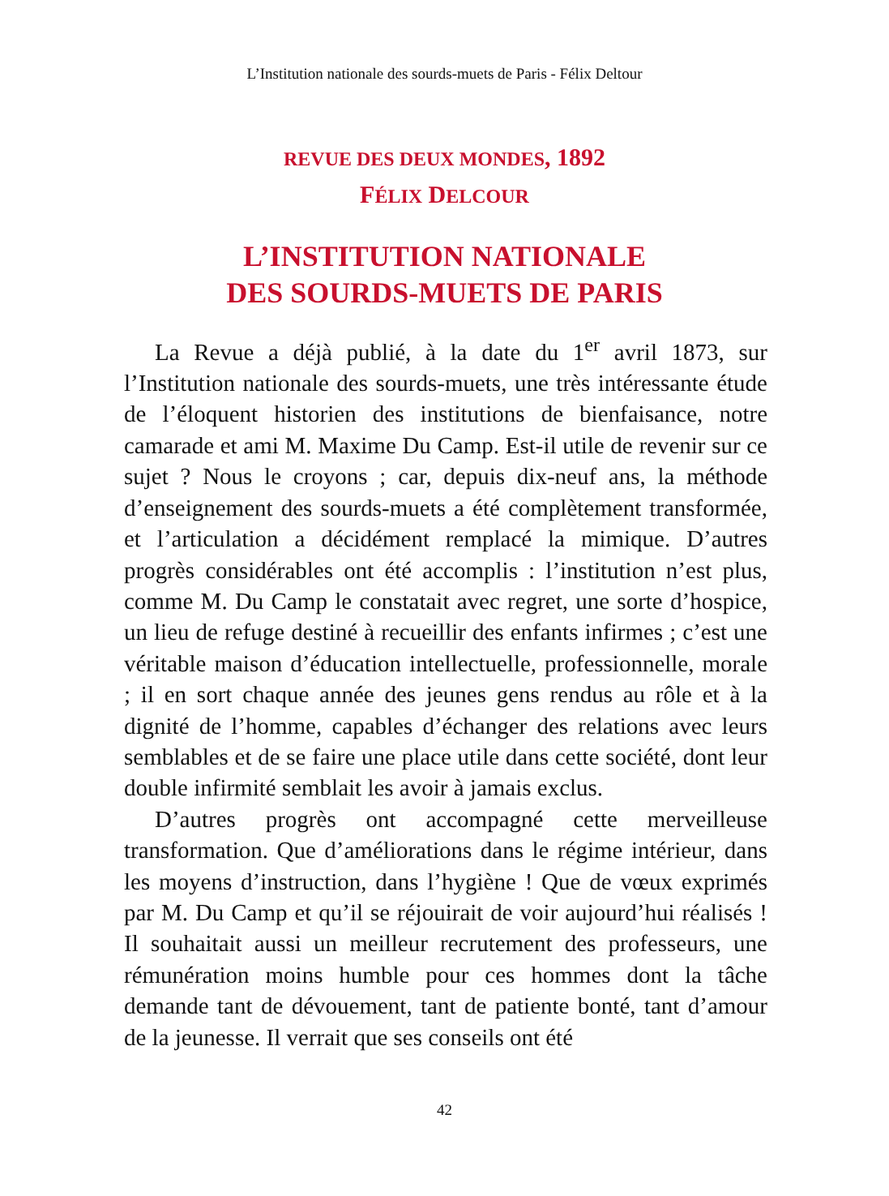L’Institution nationale des sourds-muets de Paris - Félix Deltour
REVUE DES DEUX MONDES, 1892
FÉLIX DELCOUR
L’INSTITUTION NATIONALE
DES SOURDS-MUETS DE PARIS
La Revue a déjà publié, à la date du 1<sup>er</sup> avril 1873, sur l’Institution nationale des sourds-muets, une très intéressante étude de l’éloquent historien des institutions de bienfaisance, notre camarade et ami M. Maxime Du Camp. Est-il utile de revenir sur ce sujet ? Nous le croyons ; car, depuis dix-neuf ans, la méthode d’enseignement des sourds-muets a été complètement transformée, et l’articulation a décidément remplacé la mimique. D’autres progrès considérables ont été accomplis : l’institution n’est plus, comme M. Du Camp le constatait avec regret, une sorte d’hospice, un lieu de refuge destiné à recueillir des enfants infirmes ; c’est une véritable maison d’éducation intellectuelle, professionnelle, morale ; il en sort chaque année des jeunes gens rendus au rôle et à la dignité de l’homme, capables d’échanger des relations avec leurs semblables et de se faire une place utile dans cette société, dont leur double infirmité semblait les avoir à jamais exclus.
D’autres progrès ont accompagné cette merveilleuse transformation. Que d’améliorations dans le régime intérieur, dans les moyens d’instruction, dans l’hygiène ! Que de vœux exprimés par M. Du Camp et qu’il se réjouirait de voir aujourd’hui réalisés ! Il souhaitait aussi un meilleur recrutement des professeurs, une rémunération moins humble pour ces hommes dont la tâche demande tant de dévouement, tant de patiente bonté, tant d’amour de la jeunesse. Il verrait que ses conseils ont été
42